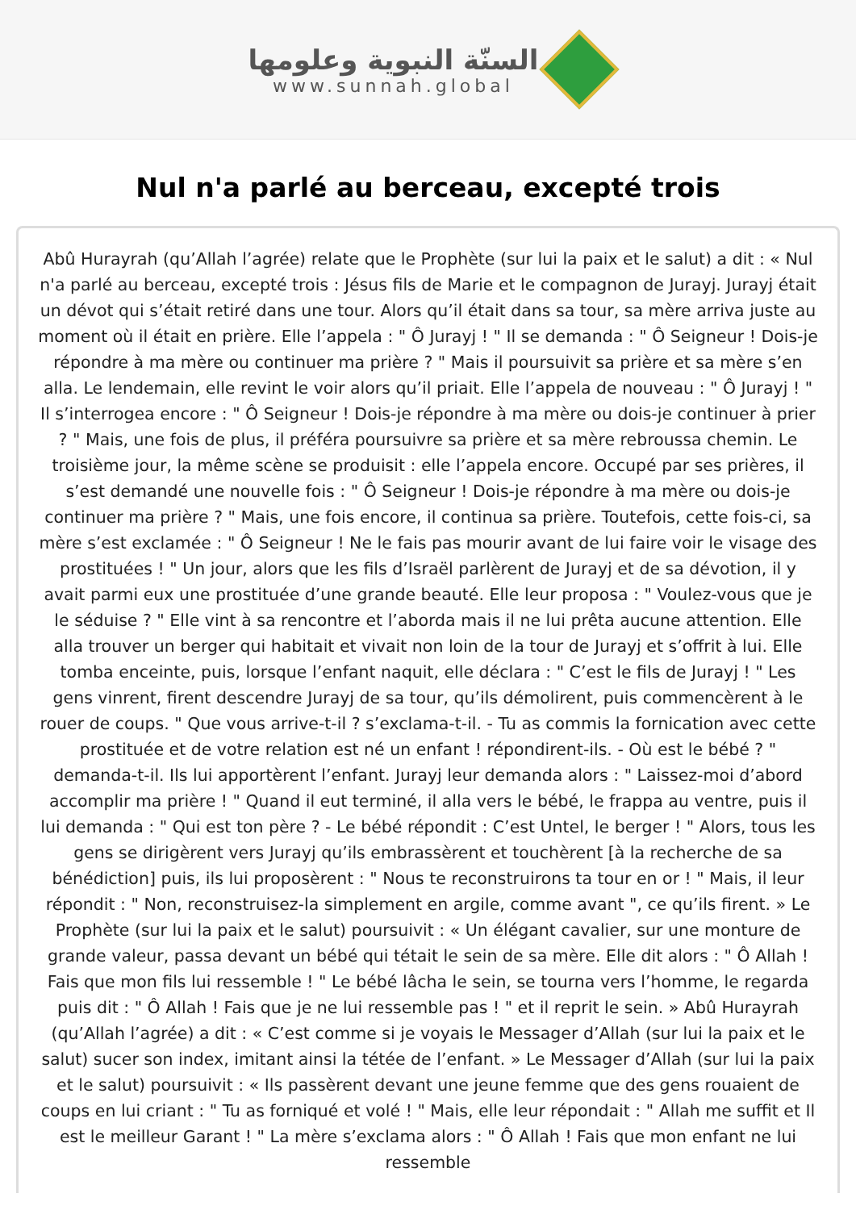السنّة النبوية وعلومها
www.sunnah.global
Nul n'a parlé au berceau, excepté trois
Abû Hurayrah (qu’Allah l’agrée) relate que le Prophète (sur lui la paix et le salut) a dit : « Nul n'a parlé au berceau, excepté trois : Jésus fils de Marie et le compagnon de Jurayj. Jurayj était un dévot qui s’était retiré dans une tour. Alors qu’il était dans sa tour, sa mère arriva juste au moment où il était en prière. Elle l’appela : " Ô Jurayj ! " Il se demanda : " Ô Seigneur ! Dois-je répondre à ma mère ou continuer ma prière ? " Mais il poursuivit sa prière et sa mère s’en alla. Le lendemain, elle revint le voir alors qu’il priait. Elle l’appela de nouveau : " Ô Jurayj ! " Il s’interrogea encore : " Ô Seigneur ! Dois-je répondre à ma mère ou dois-je continuer à prier ? " Mais, une fois de plus, il préféra poursuivre sa prière et sa mère rebroussa chemin. Le troisième jour, la même scène se produisit : elle l’appela encore. Occupé par ses prières, il s’est demandé une nouvelle fois : " Ô Seigneur ! Dois-je répondre à ma mère ou dois-je continuer ma prière ? " Mais, une fois encore, il continua sa prière. Toutefois, cette fois-ci, sa mère s’est exclamée : " Ô Seigneur ! Ne le fais pas mourir avant de lui faire voir le visage des prostituées ! " Un jour, alors que les fils d’Israël parlèrent de Jurayj et de sa dévotion, il y avait parmi eux une prostituée d’une grande beauté. Elle leur proposa : " Voulez-vous que je le séduise ? " Elle vint à sa rencontre et l’aborda mais il ne lui prêta aucune attention. Elle alla trouver un berger qui habitait et vivait non loin de la tour de Jurayj et s’offrit à lui. Elle tomba enceinte, puis, lorsque l’enfant naquit, elle déclara : " C’est le fils de Jurayj ! " Les gens vinrent, firent descendre Jurayj de sa tour, qu’ils démolirent, puis commencèrent à le rouer de coups. " Que vous arrive-t-il ? s’exclama-t-il. - Tu as commis la fornication avec cette prostituée et de votre relation est né un enfant ! répondirent-ils. - Où est le bébé ? " demanda-t-il. Ils lui apportèrent l’enfant. Jurayj leur demanda alors : " Laissez-moi d’abord accomplir ma prière ! " Quand il eut terminé, il alla vers le bébé, le frappa au ventre, puis il lui demanda : " Qui est ton père ? - Le bébé répondit : C’est Untel, le berger ! " Alors, tous les gens se dirigèrent vers Jurayj qu’ils embrassèrent et touchèrent [à la recherche de sa bénédiction] puis, ils lui proposèrent : " Nous te reconstruirons ta tour en or ! " Mais, il leur répondit : " Non, reconstruisez-la simplement en argile, comme avant ", ce qu’ils firent. » Le Prophète (sur lui la paix et le salut) poursuivit : « Un élégant cavalier, sur une monture de grande valeur, passa devant un bébé qui tétait le sein de sa mère. Elle dit alors : " Ô Allah ! Fais que mon fils lui ressemble ! " Le bébé lâcha le sein, se tourna vers l’homme, le regarda puis dit : " Ô Allah ! Fais que je ne lui ressemble pas ! " et il reprit le sein. » Abû Hurayrah (qu’Allah l’agrée) a dit : « C’est comme si je voyais le Messager d’Allah (sur lui la paix et le salut) sucer son index, imitant ainsi la tétée de l’enfant. » Le Messager d’Allah (sur lui la paix et le salut) poursuivit : « Ils passèrent devant une jeune femme que des gens rouaient de coups en lui criant : " Tu as forniqué et volé ! " Mais, elle leur répondait : " Allah me suffit et Il est le meilleur Garant ! " La mère s’exclama alors : " Ô Allah ! Fais que mon enfant ne lui ressemble